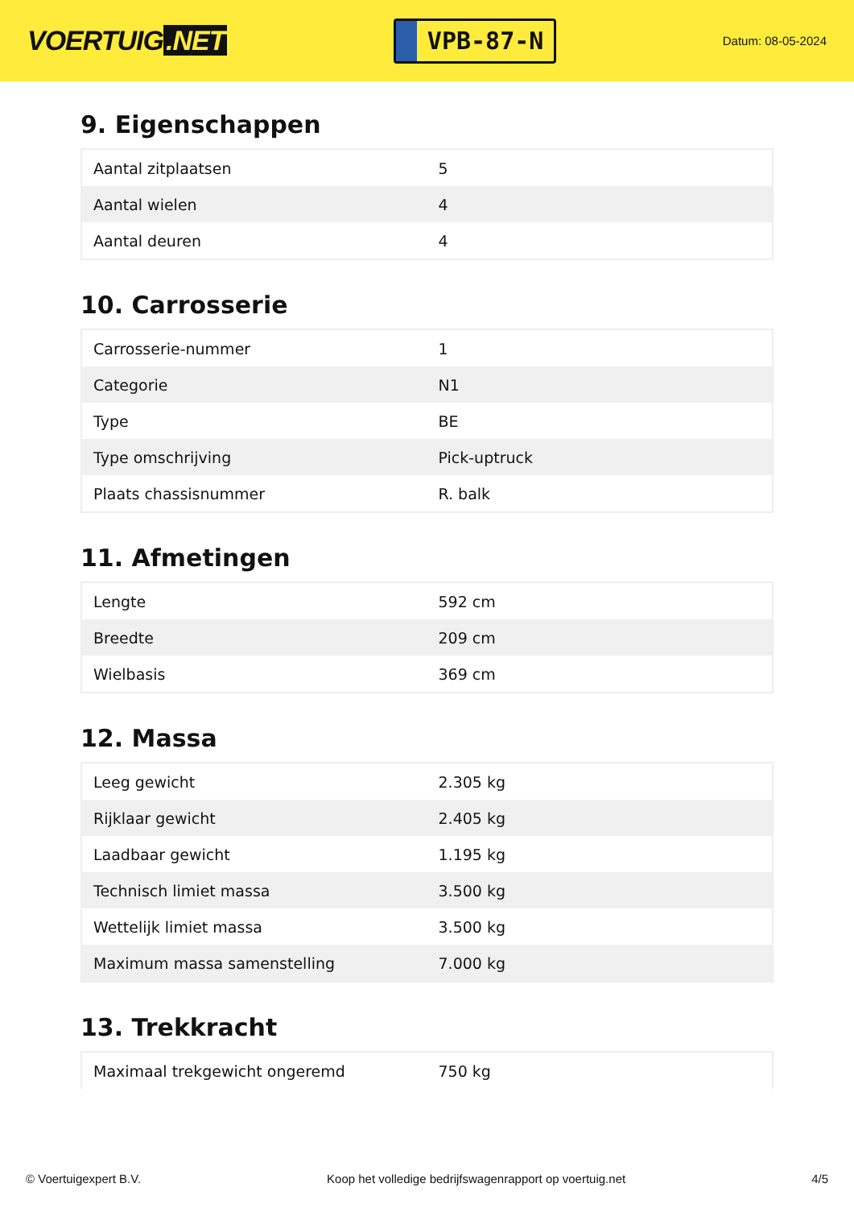VOERTUIG.NET
VPB-87-N
Datum: 08-05-2024
9. Eigenschappen
| Aantal zitplaatsen | 5 |
| Aantal wielen | 4 |
| Aantal deuren | 4 |
10. Carrosserie
| Carrosserie-nummer | 1 |
| Categorie | N1 |
| Type | BE |
| Type omschrijving | Pick-uptruck |
| Plaats chassisnummer | R. balk |
11. Afmetingen
| Lengte | 592 cm |
| Breedte | 209 cm |
| Wielbasis | 369 cm |
12. Massa
| Leeg gewicht | 2.305 kg |
| Rijklaar gewicht | 2.405 kg |
| Laadbaar gewicht | 1.195 kg |
| Technisch limiet massa | 3.500 kg |
| Wettelijk limiet massa | 3.500 kg |
| Maximum massa samenstelling | 7.000 kg |
13. Trekkracht
| Maximaal trekgewicht ongeremd | 750 kg |
© Voertuigexpert B.V. Koop het volledige bedrijfswagenrapport op voertuig.net 4/5